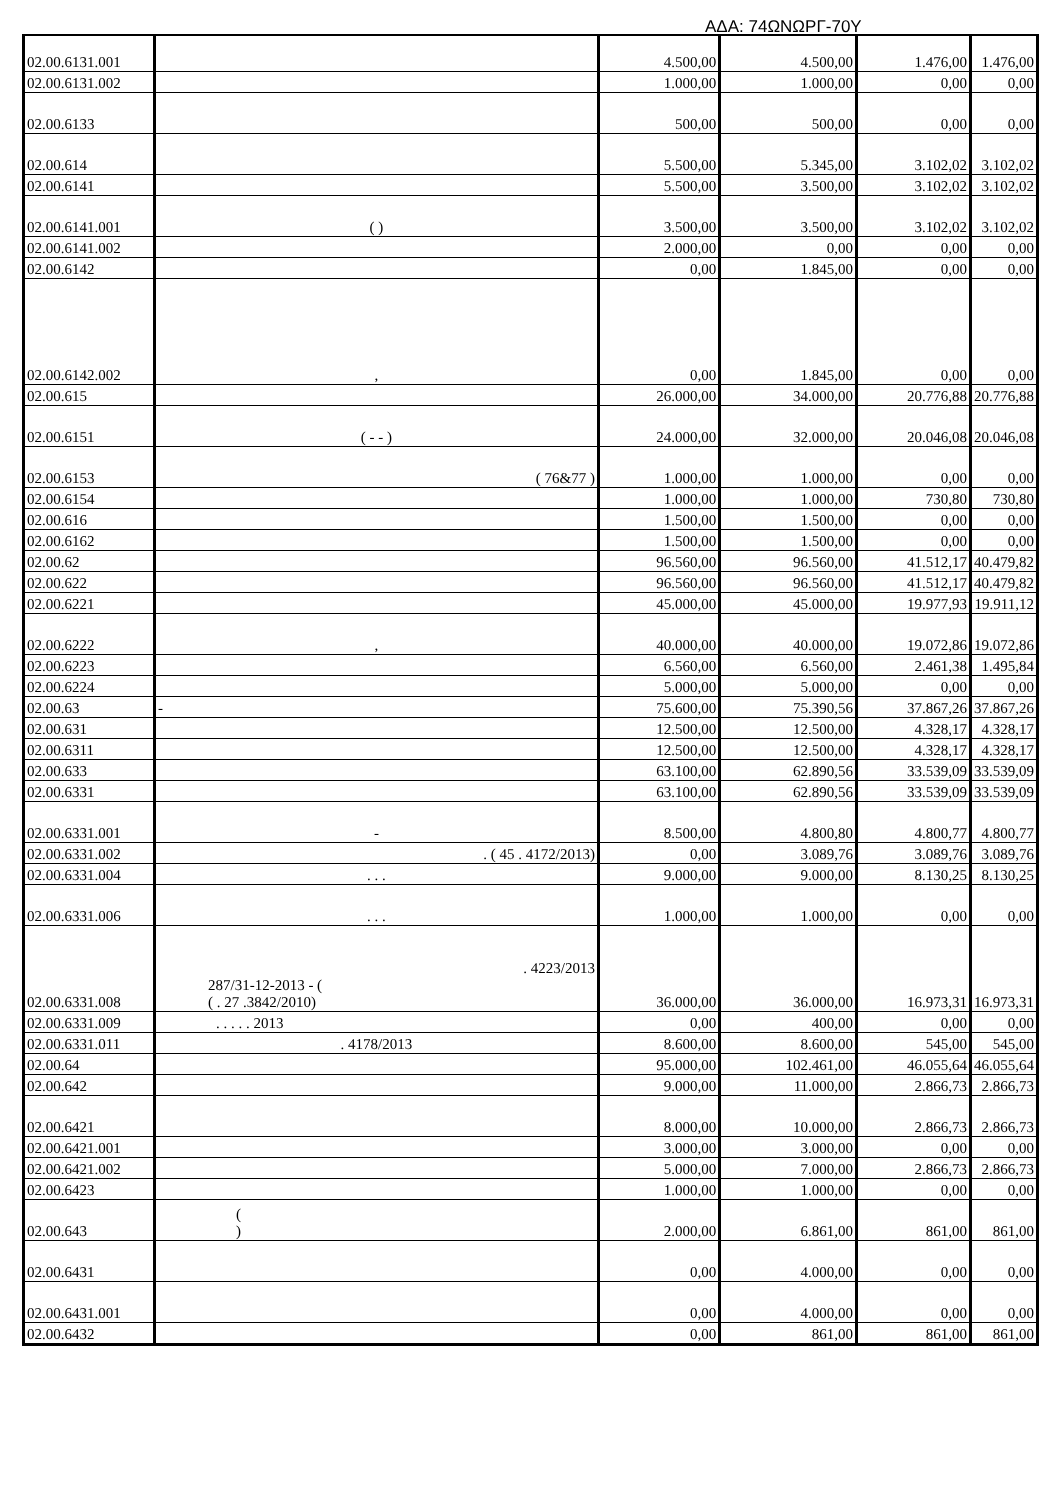ΑΔΑ: 74ΩΝΩΡΓ-70Υ
| 02.00.6131.001 | | 4.500,00 | 4.500,00 | 1.476,00 | 1.476,00 |
| 02.00.6131.002 | | 1.000,00 | 1.000,00 | 0,00 | 0,00 |
| 02.00.6133 | | 500,00 | 500,00 | 0,00 | 0,00 |
| 02.00.614 | | 5.500,00 | 5.345,00 | 3.102,02 | 3.102,02 |
| 02.00.6141 | | 5.500,00 | 3.500,00 | 3.102,02 | 3.102,02 |
| 02.00.6141.001 | ( ) | 3.500,00 | 3.500,00 | 3.102,02 | 3.102,02 |
| 02.00.6141.002 | | 2.000,00 | 0,00 | 0,00 | 0,00 |
| 02.00.6142 | | 0,00 | 1.845,00 | 0,00 | 0,00 |
| 02.00.6142.002 | , | 0,00 | 1.845,00 | 0,00 | 0,00 |
| 02.00.615 | | 26.000,00 | 34.000,00 | 20.776,88 | 20.776,88 |
| 02.00.6151 | ( - - ) | 24.000,00 | 32.000,00 | 20.046,08 | 20.046,08 |
| 02.00.6153 | ( 76&77 ) | 1.000,00 | 1.000,00 | 0,00 | 0,00 |
| 02.00.6154 | | 1.000,00 | 1.000,00 | 730,80 | 730,80 |
| 02.00.616 | | 1.500,00 | 1.500,00 | 0,00 | 0,00 |
| 02.00.6162 | | 1.500,00 | 1.500,00 | 0,00 | 0,00 |
| 02.00.62 | | 96.560,00 | 96.560,00 | 41.512,17 | 40.479,82 |
| 02.00.622 | | 96.560,00 | 96.560,00 | 41.512,17 | 40.479,82 |
| 02.00.6221 | | 45.000,00 | 45.000,00 | 19.977,93 | 19.911,12 |
| 02.00.6222 | , | 40.000,00 | 40.000,00 | 19.072,86 | 19.072,86 |
| 02.00.6223 | | 6.560,00 | 6.560,00 | 2.461,38 | 1.495,84 |
| 02.00.6224 | | 5.000,00 | 5.000,00 | 0,00 | 0,00 |
| 02.00.63 | - | 75.600,00 | 75.390,56 | 37.867,26 | 37.867,26 |
| 02.00.631 | | 12.500,00 | 12.500,00 | 4.328,17 | 4.328,17 |
| 02.00.6311 | | 12.500,00 | 12.500,00 | 4.328,17 | 4.328,17 |
| 02.00.633 | | 63.100,00 | 62.890,56 | 33.539,09 | 33.539,09 |
| 02.00.6331 | | 63.100,00 | 62.890,56 | 33.539,09 | 33.539,09 |
| 02.00.6331.001 | - | 8.500,00 | 4.800,80 | 4.800,77 | 4.800,77 |
| 02.00.6331.002 | . ( 45 . 4172/2013) | 0,00 | 3.089,76 | 3.089,76 | 3.089,76 |
| 02.00.6331.004 | . . . | 9.000,00 | 9.000,00 | 8.130,25 | 8.130,25 |
| 02.00.6331.006 | . . . | 1.000,00 | 1.000,00 | 0,00 | 0,00 |
| 02.00.6331.008 | . 4223/2013 287/31-12-2013 - ( ( . 27 .3842/2010) | 36.000,00 | 36.000,00 | 16.973,31 | 16.973,31 |
| 02.00.6331.009 | . . . . . 2013 | 0,00 | 400,00 | 0,00 | 0,00 |
| 02.00.6331.011 | . 4178/2013 | 8.600,00 | 8.600,00 | 545,00 | 545,00 |
| 02.00.64 | | 95.000,00 | 102.461,00 | 46.055,64 | 46.055,64 |
| 02.00.642 | | 9.000,00 | 11.000,00 | 2.866,73 | 2.866,73 |
| 02.00.6421 | | 8.000,00 | 10.000,00 | 2.866,73 | 2.866,73 |
| 02.00.6421.001 | | 3.000,00 | 3.000,00 | 0,00 | 0,00 |
| 02.00.6421.002 | | 5.000,00 | 7.000,00 | 2.866,73 | 2.866,73 |
| 02.00.6423 | | 1.000,00 | 1.000,00 | 0,00 | 0,00 |
| 02.00.643 | ( ) | 2.000,00 | 6.861,00 | 861,00 | 861,00 |
| 02.00.6431 | | 0,00 | 4.000,00 | 0,00 | 0,00 |
| 02.00.6431.001 | | 0,00 | 4.000,00 | 0,00 | 0,00 |
| 02.00.6432 | | 0,00 | 861,00 | 861,00 | 861,00 |